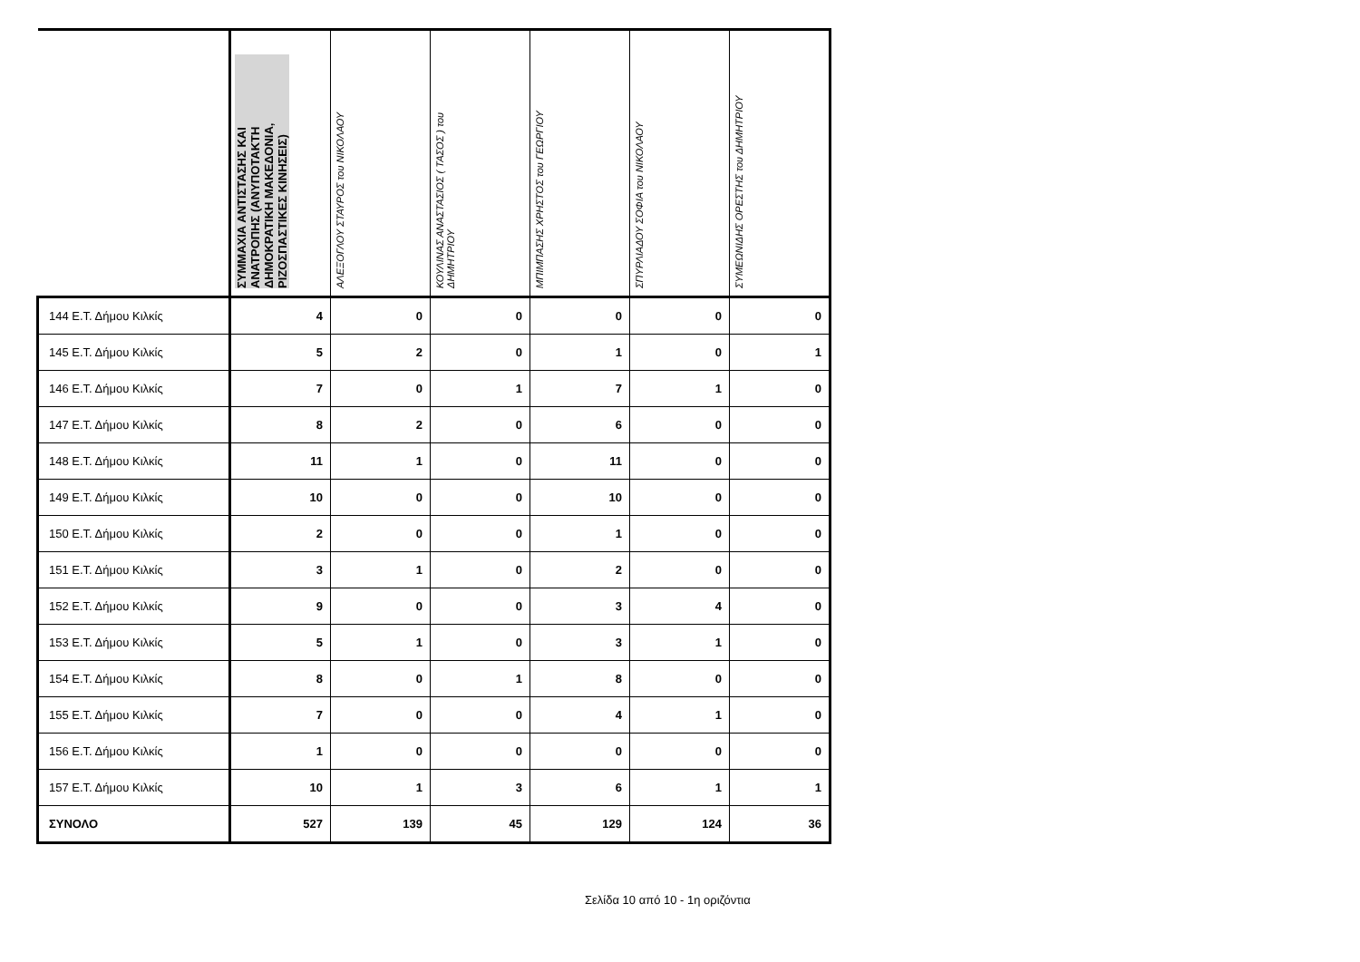| | ΣΥΜΜΑΧΙΑ ΑΝΤΙΣΤΑΣΗΣ ΚΑΙ ΑΝΑΤΡΟΠΗΣ (ΑΝΥΠΟΤΑΚΤΗ ΔΗΜΟΚΡΑΤΙΚΗ ΜΑΚΕΔΟΝΙΑ, ΡΙΖΟΣΠΑΣΤΙΚΕΣ ΚΙΝΗΣΕΙΣ) | ΑΛΕΞΟΓΛΟΥ ΣΤΑΥΡΟΣ του ΝΙΚΟΛΑΟΥ | ΚΟΥΛΙΝΑΣ ΑΝΑΣΤΑΣΙΟΣ ( ΤΑΣΟΣ ) του ΔΗΜΗΤΡΙΟΥ | ΜΠΙΜΠΑΣΗΣ ΧΡΗΣΤΟΣ του ΓΕΩΡΓΙΟΥ | ΣΠΥΡΛΙΑΔΟΥ ΣΟΦΙΑ του ΝΙΚΟΛΑΟΥ | ΣΥΜΕΩΝΙΔΗΣ ΟΡΕΣΤΗΣ του ΔΗΜΗΤΡΙΟΥ |
| --- | --- | --- | --- | --- | --- | --- |
| 144 Ε.Τ. Δήμου Κιλκίς | 4 | 0 | 0 | 0 | 0 | 0 |
| 145 Ε.Τ. Δήμου Κιλκίς | 5 | 2 | 0 | 1 | 0 | 1 |
| 146 Ε.Τ. Δήμου Κιλκίς | 7 | 0 | 1 | 7 | 1 | 0 |
| 147 Ε.Τ. Δήμου Κιλκίς | 8 | 2 | 0 | 6 | 0 | 0 |
| 148 Ε.Τ. Δήμου Κιλκίς | 11 | 1 | 0 | 11 | 0 | 0 |
| 149 Ε.Τ. Δήμου Κιλκίς | 10 | 0 | 0 | 10 | 0 | 0 |
| 150 Ε.Τ. Δήμου Κιλκίς | 2 | 0 | 0 | 1 | 0 | 0 |
| 151 Ε.Τ. Δήμου Κιλκίς | 3 | 1 | 0 | 2 | 0 | 0 |
| 152 Ε.Τ. Δήμου Κιλκίς | 9 | 0 | 0 | 3 | 4 | 0 |
| 153 Ε.Τ. Δήμου Κιλκίς | 5 | 1 | 0 | 3 | 1 | 0 |
| 154 Ε.Τ. Δήμου Κιλκίς | 8 | 0 | 1 | 8 | 0 | 0 |
| 155 Ε.Τ. Δήμου Κιλκίς | 7 | 0 | 0 | 4 | 1 | 0 |
| 156 Ε.Τ. Δήμου Κιλκίς | 1 | 0 | 0 | 0 | 0 | 0 |
| 157 Ε.Τ. Δήμου Κιλκίς | 10 | 1 | 3 | 6 | 1 | 1 |
| ΣΥΝΟΛΟ | 527 | 139 | 45 | 129 | 124 | 36 |
Σελίδα 10 από 10 - 1η οριζόντια